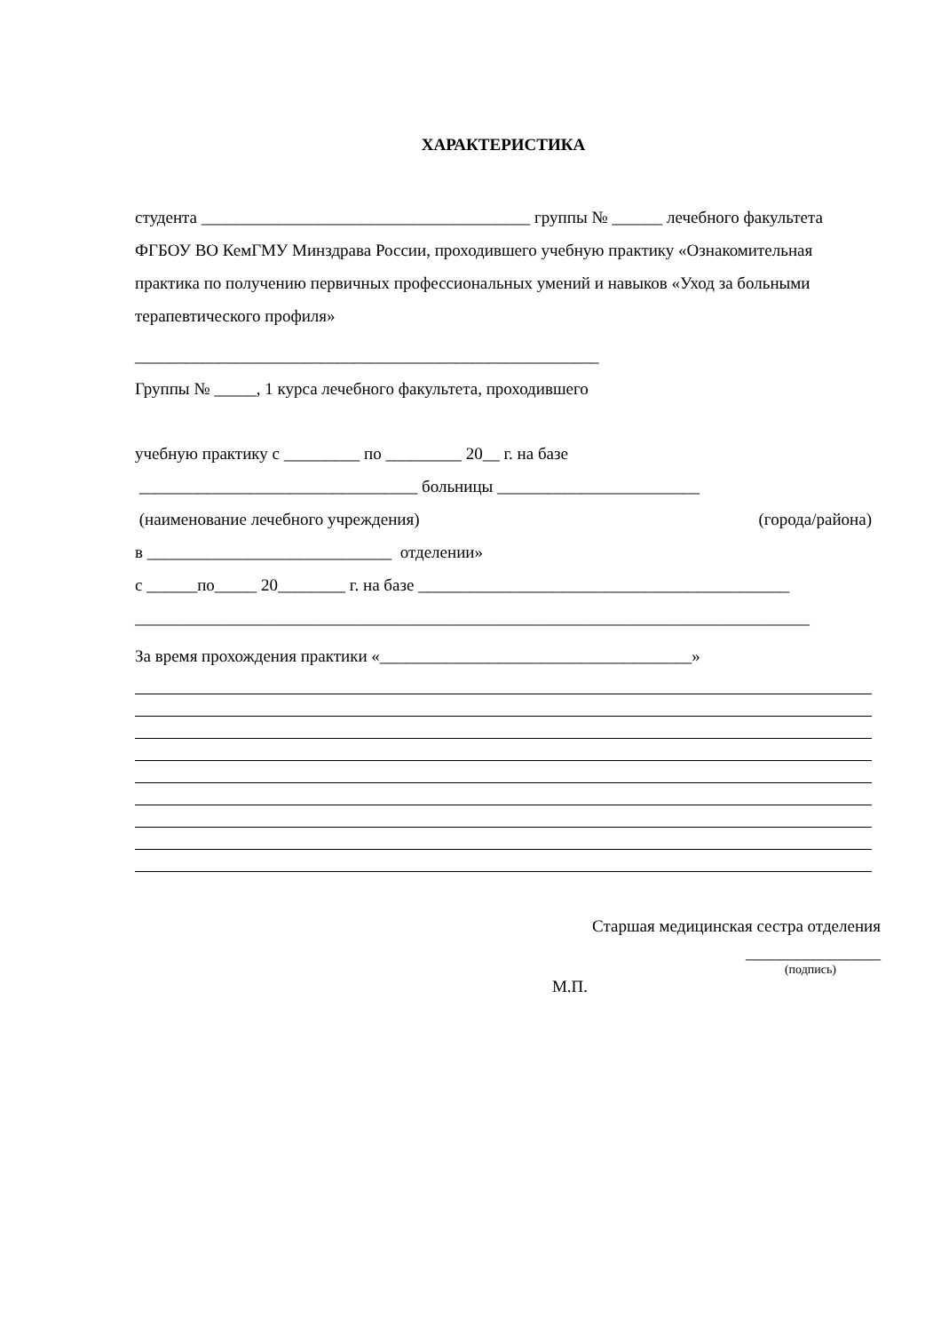ХАРАКТЕРИСТИКА
студента _______________________________________ группы № ______ лечебного факультета ФГБОУ ВО КемГМУ Минздрава России, проходившего учебную практику «Ознакомительная практика по получению первичных профессиональных умений и навыков «Уход за больными терапевтического профиля»
_______________________________________________________
Группы № _____, 1 курса лечебного факультета, проходившего
учебную практику с _________ по _________ 20__ г. на базе
_________________________________ больницы ________________________
(наименование лечебного учреждения) (города/района)
в _____________________________ отделении»
с ______по_____ 20________ г. на базе ____________________________________________
________________________________________________________________________________
За время прохождения практики «_____________________________________»
Старшая медицинская сестра отделения
________________
(подпись)
М.П.